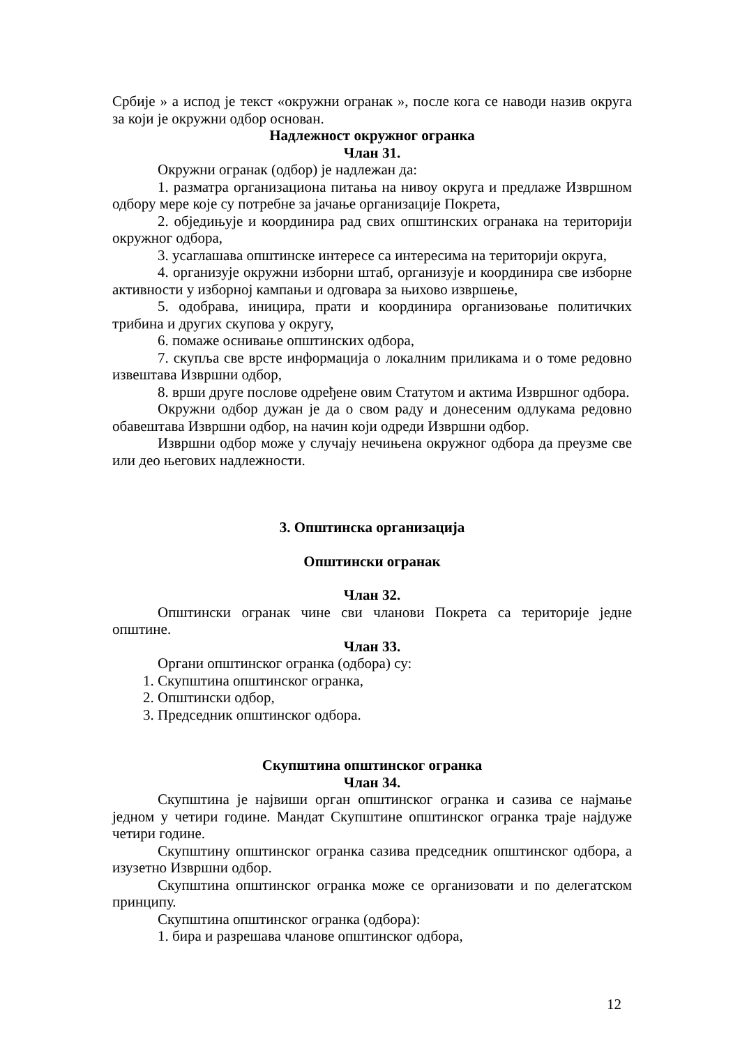Србије » а испод је текст «окружни огранак », после кога се наводи назив округа за који је окружни одбор основан.
Надлежност окружног огранка
Члан 31.
Окружни огранак (одбор) је надлежан да:
1. разматра организациона питања на нивоу округа и предлаже Извршном одбору мере које су потребне за јачање организације Покрета,
2. обједињује и координира рад свих општинских огранака на територији окружног одбора,
3. усаглашава општинске интересе са интересима на територији округа,
4. организује окружни изборни штаб, организује и координира све изборне активности у изборној кампањи и одговара за њихово извршење,
5. одобрава, иницира, прати и координира организовање политичких трибина и других скупова у округу,
6. помаже оснивање општинских одбора,
7. скупља све врсте информација о локалним приликама и о томе редовно извештава Извршни одбор,
8. врши друге послове одређене овим Статутом и актима Извршног одбора.
Окружни одбор дужан је да о свом раду и донесеним одлукама редовно обавештава Извршни одбор, на начин који одреди Извршни одбор.
Извршни одбор може у случају нечињена окружног одбора да преузме све или део његових надлежности.
3. Општинска организација
Општински огранак
Члан 32.
Општински огранак чине сви чланови Покрета са територије једне општине.
Члан 33.
Органи општинског огранка (одбора) су:
1. Скупштина општинског огранка,
2. Општински одбор,
3. Председник општинског одбора.
Скупштина општинског огранка
Члан 34.
Скупштина је највиши орган општинског огранка и сазива се најмање једном у четири године. Мандат Скупштине општинског огранка траје најдуже четири године.
Скупштину општинског огранка сазива председник општинског одбора, а изузетно Извршни одбор.
Скупштина општинског огранка може се организовати и по делегатском принципу.
Скупштина општинског огранка (одбора):
1. бира и разрешава чланове општинског одбора,
12